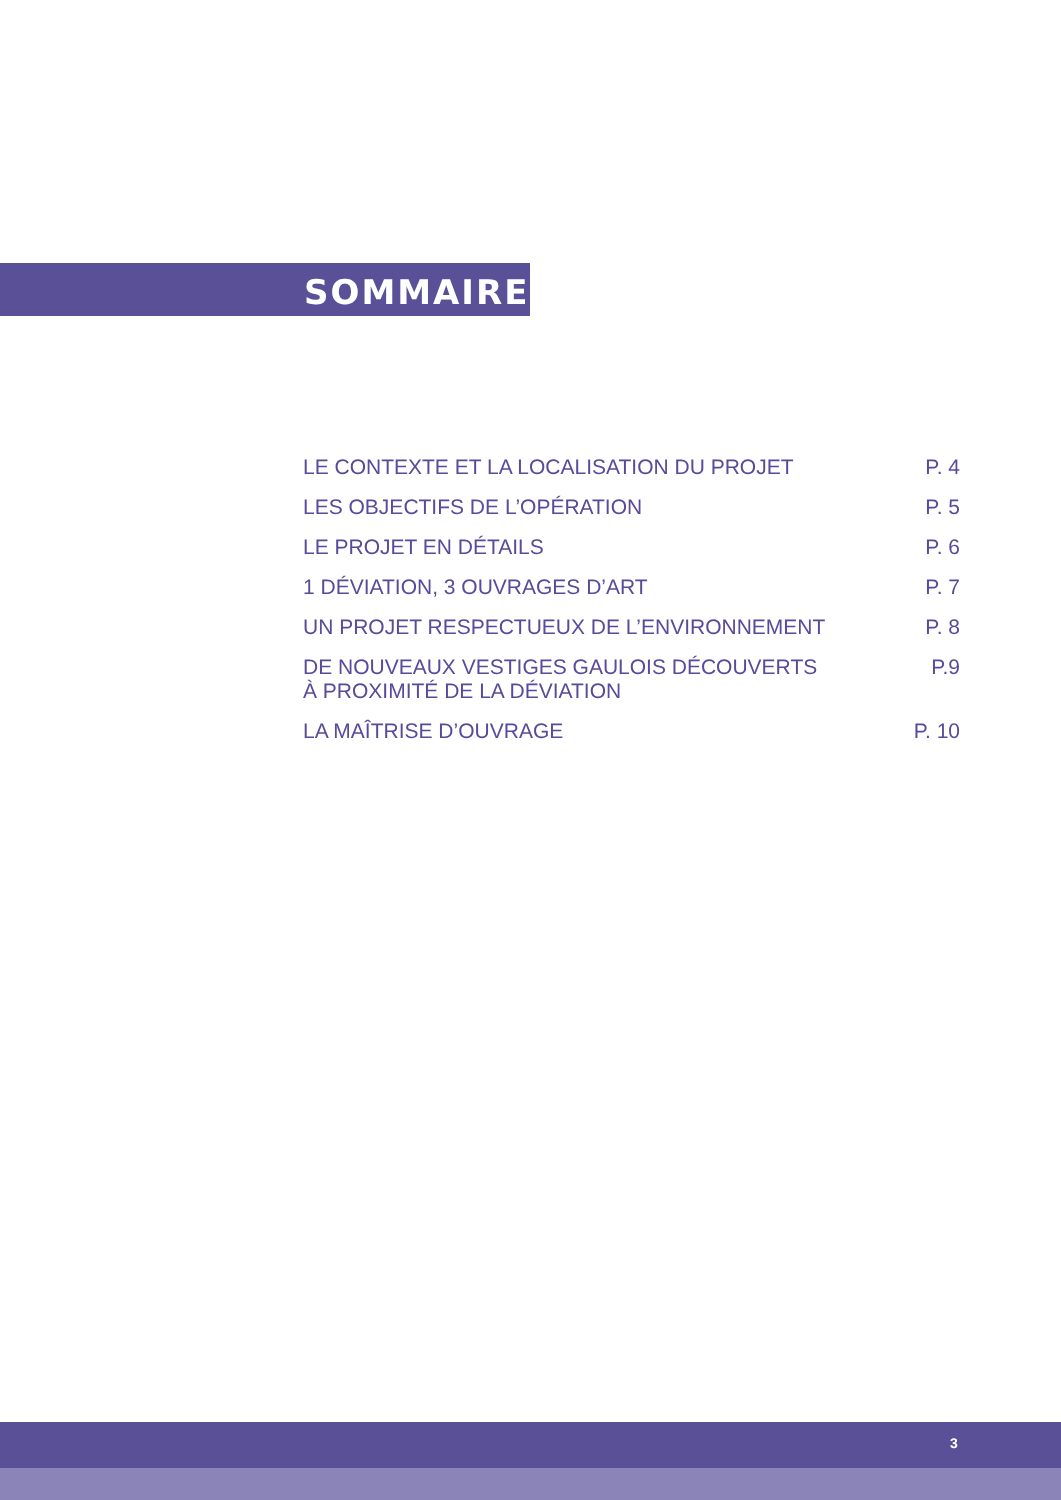SOMMAIRE
LE CONTEXTE ET LA LOCALISATION DU PROJET P. 4
LES OBJECTIFS DE L’OPÉRATION P. 5
LE PROJET EN DÉTAILS P. 6
1 DÉVIATION, 3 OUVRAGES D’ART P. 7
UN PROJET RESPECTUEUX DE L’ENVIRONNEMENT P. 8
DE NOUVEAUX VESTIGES GAULOIS DÉCOUVERTS
À PROXIMITÉ DE LA DÉVIATION P.9
LA MAÎTRISE D’OUVRAGE P. 10
3